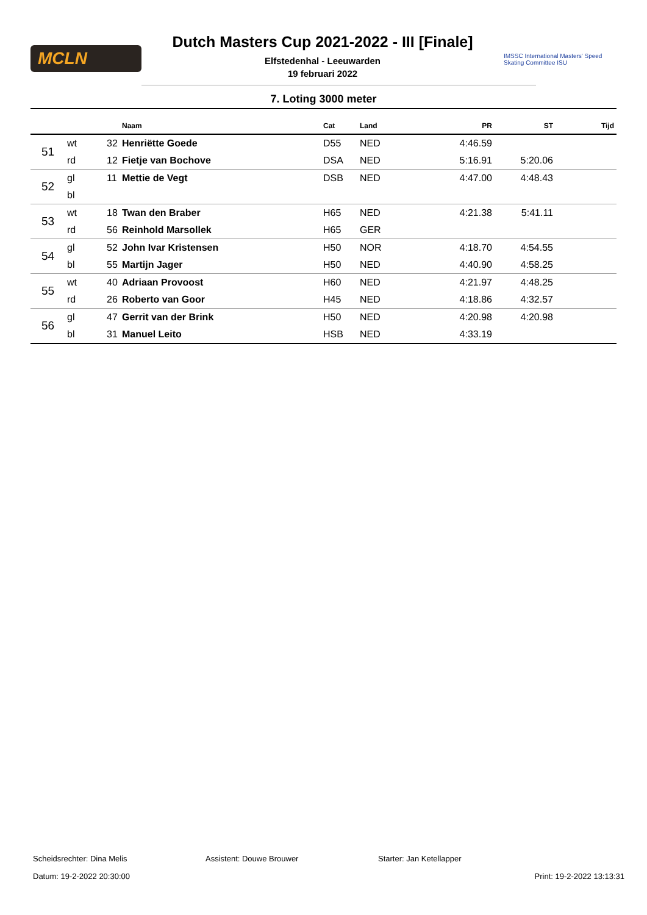MCLN
Dutch Masters Cup 2021-2022 - III [Finale]
Elfstedenhal - Leeuwarden
19 februari 2022
IMSSC International Masters' Speed Skating Committee ISU
7. Loting 3000 meter
| | | | Naam | Cat | Land | PR | ST | Tijd |
| --- | --- | --- | --- | --- | --- | --- | --- | --- |
| 51 | wt | 32 | Henriëtte Goede | D55 | NED | 4:46.59 | | |
| | rd | 12 | Fietje van Bochove | DSA | NED | 5:16.91 | 5:20.06 | |
| 52 | gl | 11 | Mettie de Vegt | DSB | NED | 4:47.00 | 4:48.43 | |
| | bl | | | | | | | |
| 53 | wt | 18 | Twan den Braber | H65 | NED | 4:21.38 | 5:41.11 | |
| | rd | 56 | Reinhold Marsollek | H65 | GER | | | |
| 54 | gl | 52 | John Ivar Kristensen | H50 | NOR | 4:18.70 | 4:54.55 | |
| | bl | 55 | Martijn Jager | H50 | NED | 4:40.90 | 4:58.25 | |
| 55 | wt | 40 | Adriaan Provoost | H60 | NED | 4:21.97 | 4:48.25 | |
| | rd | 26 | Roberto van Goor | H45 | NED | 4:18.86 | 4:32.57 | |
| 56 | gl | 47 | Gerrit van der Brink | H50 | NED | 4:20.98 | 4:20.98 | |
| | bl | 31 | Manuel Leito | HSB | NED | 4:33.19 | | |
Scheidsrechter: Dina Melis Assistent: Douwe Brouwer Starter: Jan Ketellapper
Datum: 19-2-2022 20:30:00 Print: 19-2-2022 13:13:31